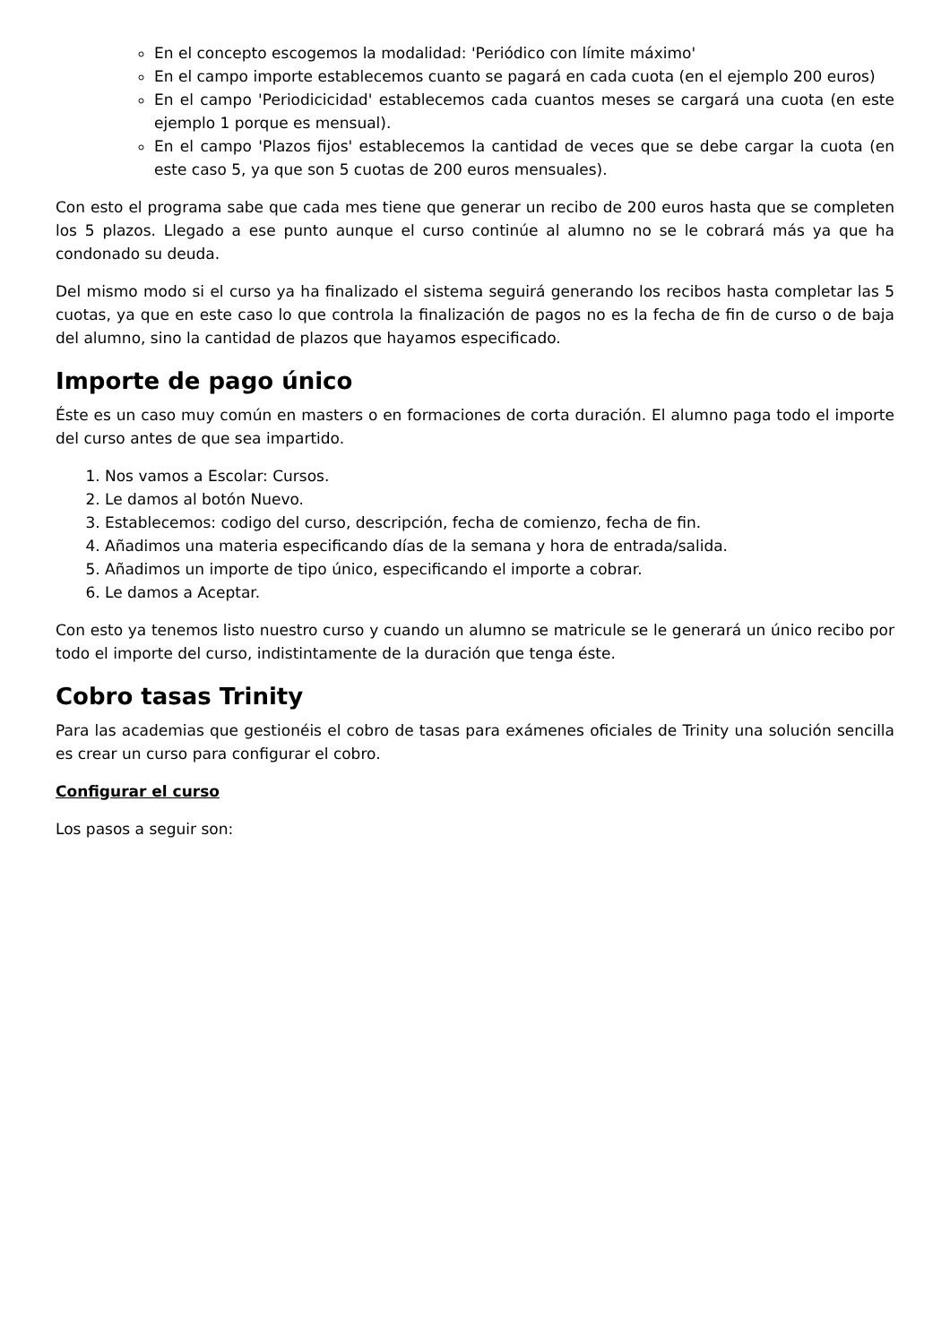En el concepto escogemos la modalidad: 'Periódico con límite máximo'
En el campo importe establecemos cuanto se pagará en cada cuota (en el ejemplo 200 euros)
En el campo 'Periodicicidad' establecemos cada cuantos meses se cargará una cuota (en este ejemplo 1 porque es mensual).
En el campo 'Plazos fijos' establecemos la cantidad de veces que se debe cargar la cuota (en este caso 5, ya que son 5 cuotas de 200 euros mensuales).
Con esto el programa sabe que cada mes tiene que generar un recibo de 200 euros hasta que se completen los 5 plazos. Llegado a ese punto aunque el curso continúe al alumno no se le cobrará más ya que ha condonado su deuda.
Del mismo modo si el curso ya ha finalizado el sistema seguirá generando los recibos hasta completar las 5 cuotas, ya que en este caso lo que controla la finalización de pagos no es la fecha de fin de curso o de baja del alumno, sino la cantidad de plazos que hayamos especificado.
Importe de pago único
Éste es un caso muy común en masters o en formaciones de corta duración. El alumno paga todo el importe del curso antes de que sea impartido.
1. Nos vamos a Escolar: Cursos.
2. Le damos al botón Nuevo.
3. Establecemos: codigo del curso, descripción, fecha de comienzo, fecha de fin.
4. Añadimos una materia especificando días de la semana y hora de entrada/salida.
5. Añadimos un importe de tipo único, especificando el importe a cobrar.
6. Le damos a Aceptar.
Con esto ya tenemos listo nuestro curso y cuando un alumno se matricule se le generará un único recibo por todo el importe del curso, indistintamente de la duración que tenga éste.
Cobro tasas Trinity
Para las academias que gestionéis el cobro de tasas para exámenes oficiales de Trinity una solución sencilla es crear un curso para configurar el cobro.
Configurar el curso
Los pasos a seguir son: